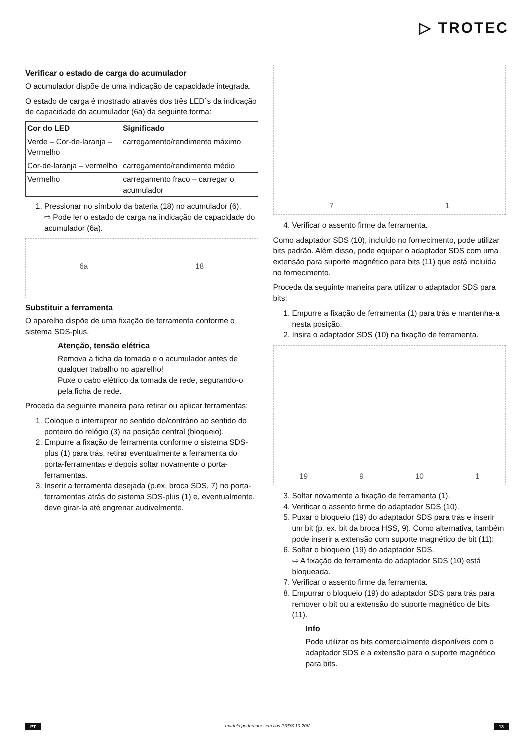▷ TROTEC
Verificar o estado de carga do acumulador
O acumulador dispõe de uma indicação de capacidade integrada.
O estado de carga é mostrado através dos três LED´s da indicação de capacidade do acumulador (6a) da seguinte forma:
| Cor do LED | Significado |
| --- | --- |
| Verde – Cor-de-laranja – Vermelho | carregamento/rendimento máximo |
| Cor-de-laranja – vermelho | carregamento/rendimento médio |
| Vermelho | carregamento fraco – carregar o acumulador |
1. Pressionar no símbolo da bateria (18) no acumulador (6).
⇨ Pode ler o estado de carga na indicação de capacidade do acumulador (6a).
6a 18
Substituir a ferramenta
O aparelho dispõe de uma fixação de ferramenta conforme o sistema SDS-plus.
Atenção, tensão elétrica
Remova a ficha da tomada e o acumulador antes de qualquer trabalho no aparelho!
Puxe o cabo elétrico da tomada de rede, segurando-o pela ficha de rede.
Proceda da seguinte maneira para retirar ou aplicar ferramentas:
1. Coloque o interruptor no sentido do/contrário ao sentido do ponteiro do relógio (3) na posição central (bloqueio).
2. Empurre a fixação de ferramenta conforme o sistema SDS-plus (1) para trás, retirar eventualmente a ferramenta do porta-ferramentas e depois soltar novamente o porta-ferramentas.
3. Inserir a ferramenta desejada (p.ex. broca SDS, 7) no porta-ferramentas atrás do sistema SDS-plus (1) e, eventualmente, deve girar-la até engrenar audivelmente.
7 1
4. Verificar o assento firme da ferramenta.
Como adaptador SDS (10), incluído no fornecimento, pode utilizar bits padrão. Além disso, pode equipar o adaptador SDS com uma extensão para suporte magnético para bits (11) que está incluída no fornecimento.
Proceda da seguinte maneira para utilizar o adaptador SDS para bits:
1. Empurre a fixação de ferramenta (1) para trás e mantenha-a nesta posição.
2. Insira o adaptador SDS (10) na fixação de ferramenta.
19 9 10 1
3. Soltar novamente a fixação de ferramenta (1).
4. Verificar o assento firme do adaptador SDS (10).
5. Puxar o bloqueio (19) do adaptador SDS para trás e inserir um bit (p. ex. bit da broca HSS, 9). Como alternativa, também pode inserir a extensão com suporte magnético de bit (11):
6. Soltar o bloqueio (19) do adaptador SDS.
⇨ A fixação de ferramenta do adaptador SDS (10) está bloqueada.
7. Verificar o assento firme da ferramenta.
8. Empurrar o bloqueio (19) do adaptador SDS para trás para remover o bit ou a extensão do suporte magnético de bits (11).
Info
Pode utilizar os bits comercialmente disponíveis com o adaptador SDS e a extensão para o suporte magnético para bits.
PT martelo perfurador sem fios PRDS 10-20V 13